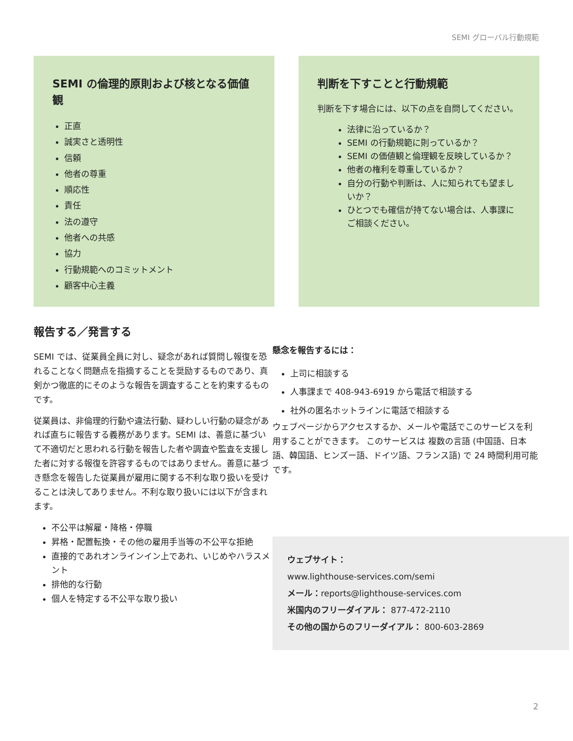SEMI グローバル行動規範
SEMI の倫理的原則および核となる価値観
正直
誠実さと透明性
信頼
他者の尊重
順応性
責任
法の遵守
他者への共感
協力
行動規範へのコミットメント
顧客中心主義
判断を下すことと行動規範
判断を下す場合には、以下の点を自問してください。
法律に沿っているか？
SEMI の行動規範に則っているか？
SEMI の価値観と倫理観を反映しているか？
他者の権利を尊重しているか？
自分の行動や判断は、人に知られても望ましいか？
ひとつでも確信が持てない場合は、人事課にご相談ください。
報告する／発言する
SEMI では、従業員全員に対し、疑念があれば質問し報復を恐れることなく問題点を指摘することを奨励するものであり、真剣かつ徹底的にそのような報告を調査することを約束するものです。
従業員は、非倫理的行動や違法行動、疑わしい行動の疑念があれば直ちに報告する義務があります。SEMI は、善意に基づいて不適切だと思われる行動を報告した者や調査や監査を支援した者に対する報復を許容するものではありません。善意に基づき懸念を報告した従業員が雇用に関する不利な取り扱いを受けることは決してありません。不利な取り扱いには以下が含まれます。
不公平は解雇・降格・停職
昇格・配置転換・その他の雇用手当等の不公平な拒絶
直接的であれオンラインイン上であれ、いじめやハラスメント
排他的な行動
個人を特定する不公平な取り扱い
懸念を報告するには：
上司に相談する
人事課まで 408-943-6919 から電話で相談する
社外の匿名ホットラインに電話で相談する
ウェブページからアクセスするか、メールや電話でこのサービスを利用することができます。 このサービスは 複数の言語 (中国語、日本語、韓国語、ヒンズー語、ドイツ語、フランス語) で 24 時間利用可能です。
ウェブサイト：
www.lighthouse-services.com/semi
メール：reports@lighthouse-services.com
米国内のフリーダイアル： 877-472-2110
その他の国からのフリーダイアル： 800-603-2869
2